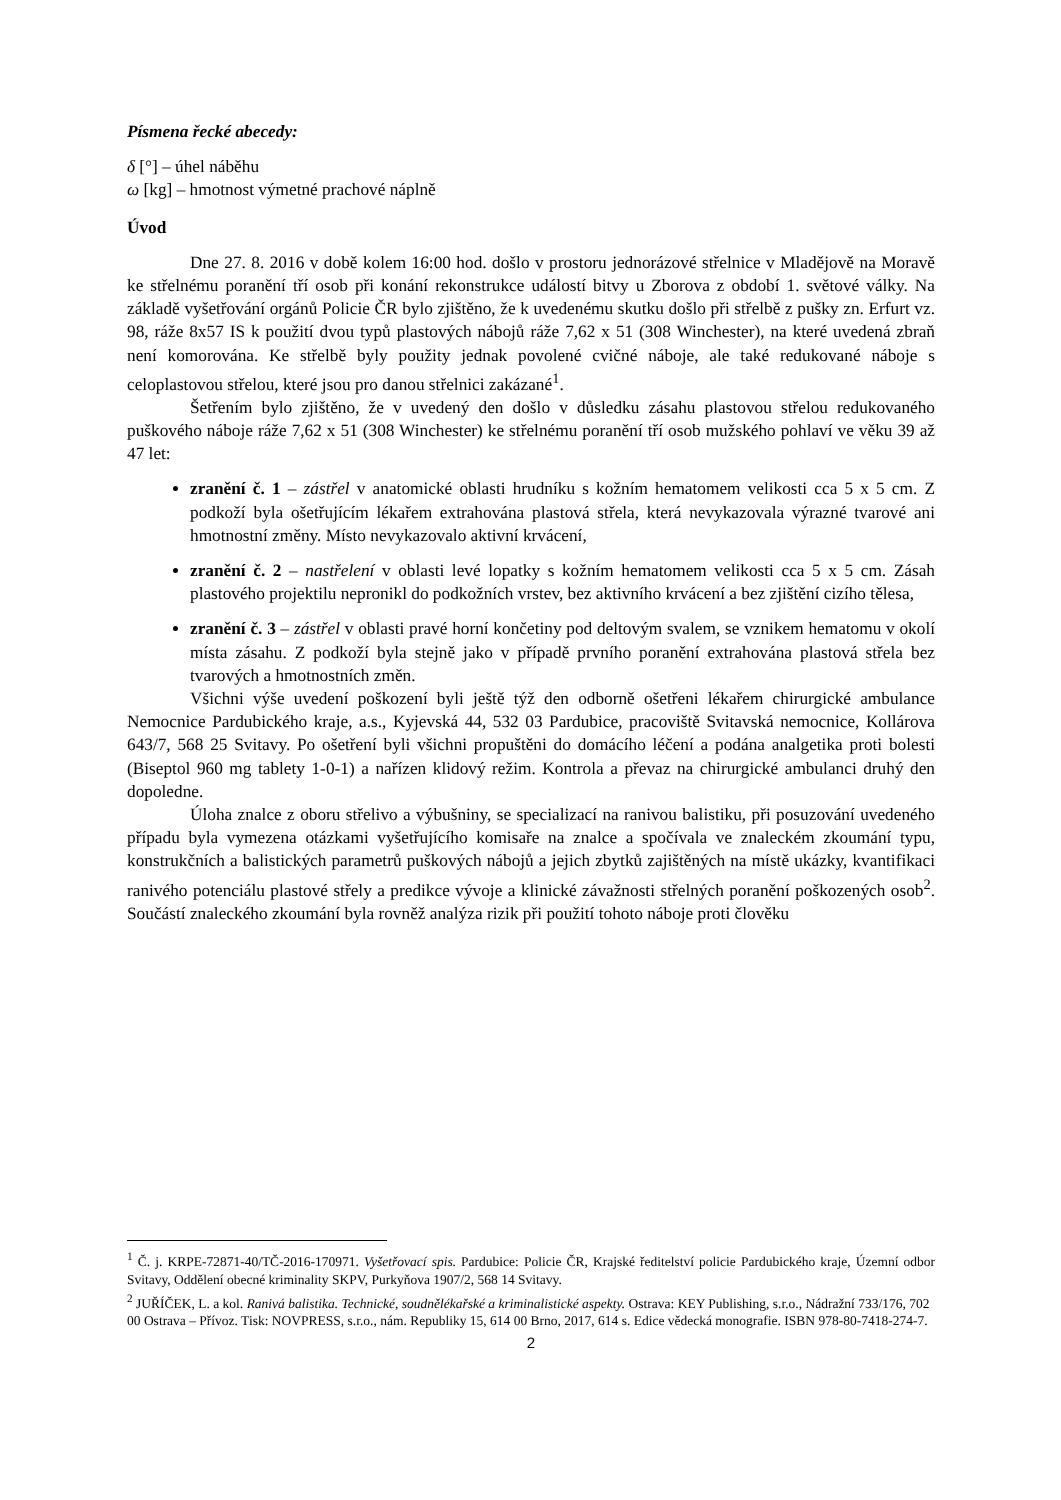Písmena řecké abecedy:
δ [°] – úhel náběhu
ω [kg] – hmotnost výmetné prachové náplně
Úvod
Dne 27. 8. 2016 v době kolem 16:00 hod. došlo v prostoru jednorázové střelnice v Mladějově na Moravě ke střelnému poranění tří osob při konání rekonstrukce událostí bitvy u Zborova z období 1. světové války. Na základě vyšetřování orgánů Policie ČR bylo zjištěno, že k uvedenému skutku došlo při střelbě z pušky zn. Erfurt vz. 98, ráže 8x57 IS k použití dvou typů plastových nábojů ráže 7,62 x 51 (308 Winchester), na které uvedená zbraň není komorována. Ke střelbě byly použity jednak povolené cvičné náboje, ale také redukované náboje s celoplastovou střelou, které jsou pro danou střelnici zakázané<sup>1</sup>.
Šetřením bylo zjištěno, že v uvedený den došlo v důsledku zásahu plastovou střelou redukovaného puškového náboje ráže 7,62 x 51 (308 Winchester) ke střelnému poranění tří osob mužského pohlaví ve věku 39 až 47 let:
zranění č. 1 – zástřel v anatomické oblasti hrudníku s kožním hematomem velikosti cca 5 x 5 cm. Z podkoží byla ošetřujícím lékařem extrahována plastová střela, která nevykazovala výrazné tvarové ani hmotnostní změny. Místo nevykazovalo aktivní krvácení,
zranění č. 2 – nastřelení v oblasti levé lopatky s kožním hematomem velikosti cca 5 x 5 cm. Zásah plastového projektilu nepronikl do podkožních vrstev, bez aktivního krvácení a bez zjištění cizího tělesa,
zranění č. 3 – zástřel v oblasti pravé horní končetiny pod deltovým svalem, se vznikem hematomu v okolí místa zásahu. Z podkoží byla stejně jako v případě prvního poranění extrahována plastová střela bez tvarových a hmotnostních změn.
Všichni výše uvedení poškození byli ještě týž den odborně ošetřeni lékařem chirurgické ambulance Nemocnice Pardubického kraje, a.s., Kyjevská 44, 532 03 Pardubice, pracoviště Svitavská nemocnice, Kollárova 643/7, 568 25 Svitavy. Po ošetření byli všichni propuštěni do domácího léčení a podána analgetika proti bolesti (Biseptol 960 mg tablety 1-0-1) a nařízen klidový režim. Kontrola a převaz na chirurgické ambulanci druhý den dopoledne.
Úloha znalce z oboru střelivo a výbušniny, se specializací na ranivou balistiku, při posuzování uvedeného případu byla vymezena otázkami vyšetřujícího komisaře na znalce a spočívala ve znaleckém zkoumání typu, konstrukčních a balistických parametrů puškových nábojů a jejich zbytků zajištěných na místě ukázky, kvantifikaci ranivého potenciálu plastové střely a predikce vývoje a klinické závažnosti střelných poranění poškozených osob<sup>2</sup>. Součástí znaleckého zkoumání byla rovněž analýza rizik při použití tohoto náboje proti člověku
<sup>1</sup> Č. j. KRPE-72871-40/TČ-2016-170971. Vyšetřovací spis. Pardubice: Policie ČR, Krajské ředitelství policie Pardubického kraje, Územní odbor Svitavy, Oddělení obecné kriminality SKPV, Purkyňova 1907/2, 568 14 Svitavy.
<sup>2</sup> JUŘÍČEK, L. a kol. Ranivá balistika. Technické, soudnělékařské a kriminalistické aspekty. Ostrava: KEY Publishing, s.r.o., Nádražní 733/176, 702 00 Ostrava – Přívoz. Tisk: NOVPRESS, s.r.o., nám. Republiky 15, 614 00 Brno, 2017, 614 s. Edice vědecká monografie. ISBN 978-80-7418-274-7.
2